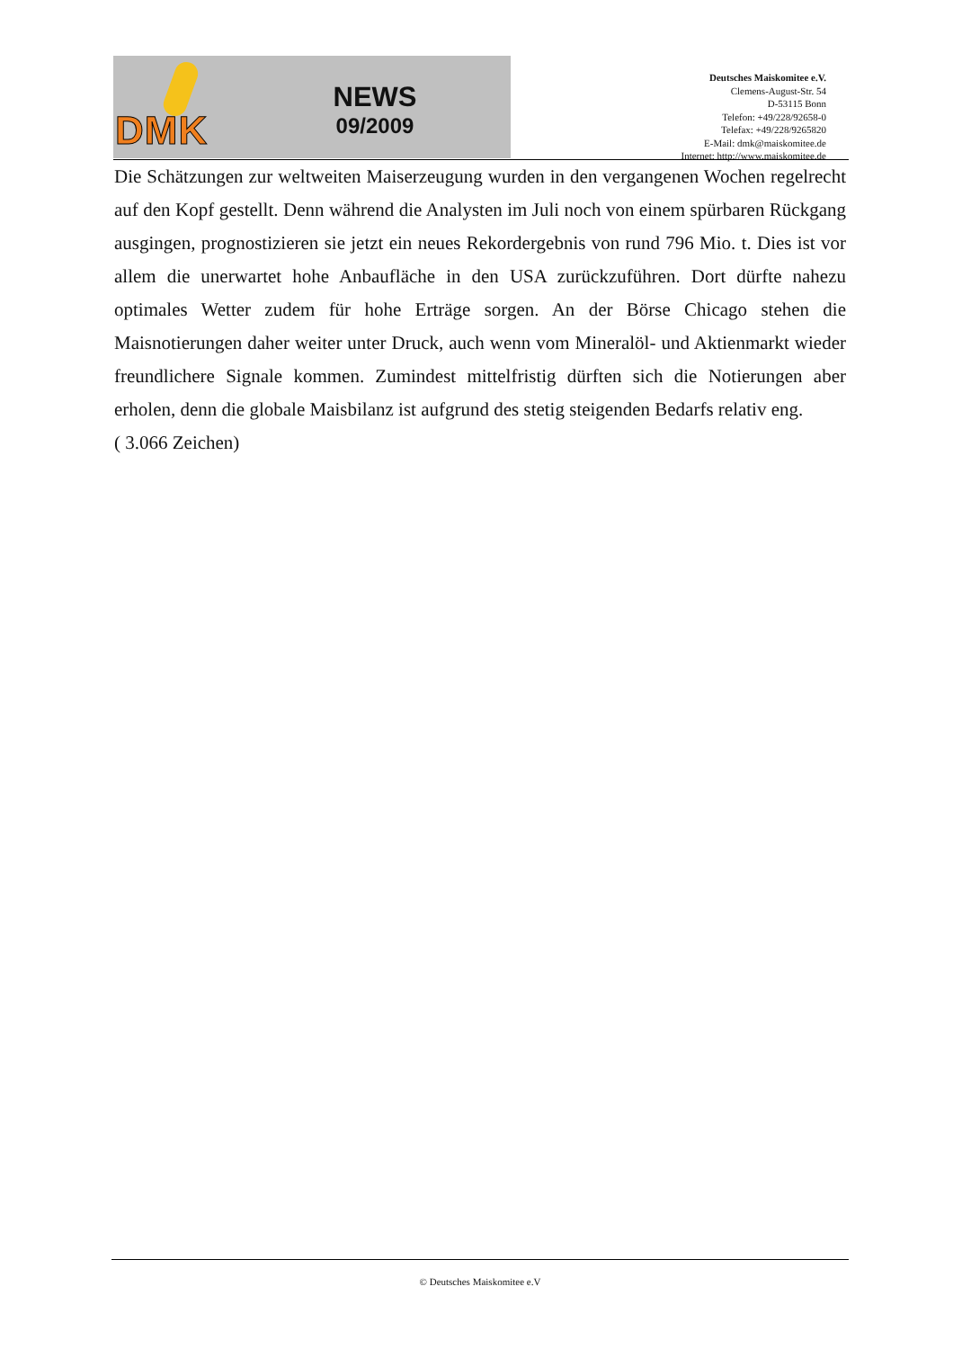DMK
NEWS
09/2009
Deutsches Maiskomitee e.V.
Clemens-August-Str. 54
D-53115 Bonn
Telefon: +49/228/92658-0
Telefax: +49/228/9265820
E-Mail: dmk@maiskomitee.de
Internet: http://www.maiskomitee.de
Die Schätzungen zur weltweiten Maiserzeugung wurden in den vergangenen Wochen regelrecht auf den Kopf gestellt. Denn während die Analysten im Juli noch von einem spürbaren Rückgang ausgingen, prognostizieren sie jetzt ein neues Rekordergebnis von rund 796 Mio. t. Dies ist vor allem die unerwartet hohe Anbaufläche in den USA zurückzuführen. Dort dürfte nahezu optimales Wetter zudem für hohe Erträge sorgen. An der Börse Chicago stehen die Maisnotierungen daher weiter unter Druck, auch wenn vom Mineralöl- und Aktienmarkt wieder freundlichere Signale kommen. Zumindest mittelfristig dürften sich die Notierungen aber erholen, denn die globale Maisbilanz ist aufgrund des stetig steigenden Bedarfs relativ eng.
( 3.066 Zeichen)
© Deutsches Maiskomitee e.V